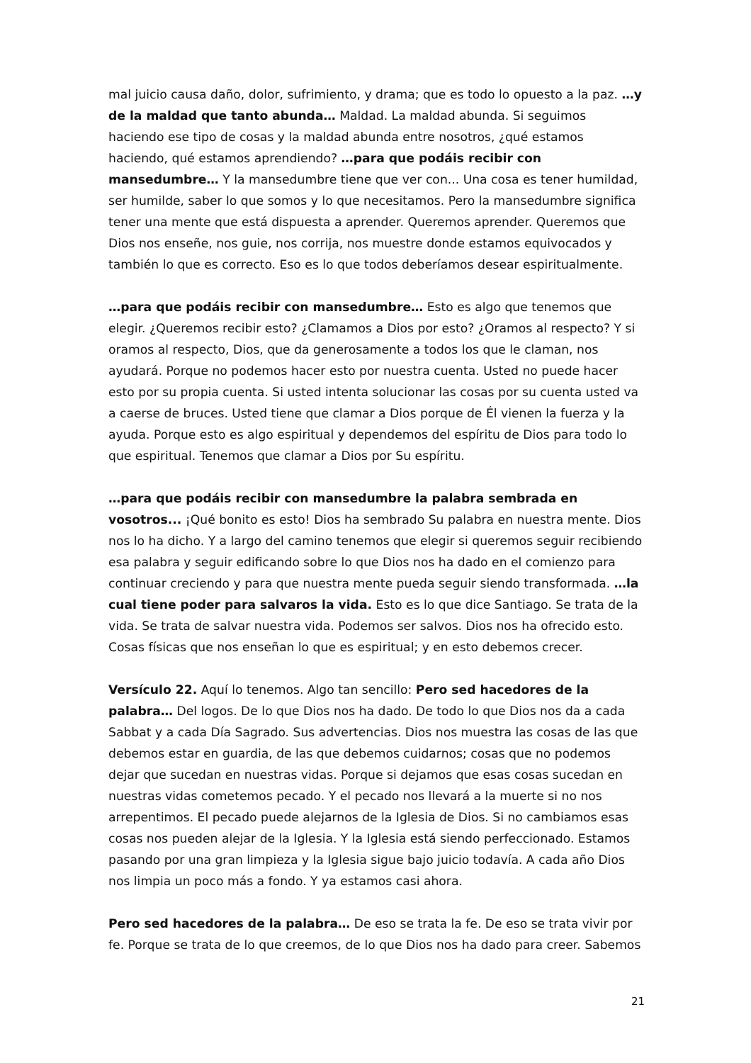mal juicio causa daño, dolor, sufrimiento, y drama; que es todo lo opuesto a la paz. …y de la maldad que tanto abunda… Maldad. La maldad abunda. Si seguimos haciendo ese tipo de cosas y la maldad abunda entre nosotros, ¿qué estamos haciendo, qué estamos aprendiendo? …para que podáis recibir con mansedumbre… Y la mansedumbre tiene que ver con... Una cosa es tener humildad, ser humilde, saber lo que somos y lo que necesitamos. Pero la mansedumbre significa tener una mente que está dispuesta a aprender. Queremos aprender. Queremos que Dios nos enseñe, nos guie, nos corrija, nos muestre donde estamos equivocados y también lo que es correcto. Eso es lo que todos deberíamos desear espiritualmente.
…para que podáis recibir con mansedumbre… Esto es algo que tenemos que elegir. ¿Queremos recibir esto? ¿Clamamos a Dios por esto? ¿Oramos al respecto? Y si oramos al respecto, Dios, que da generosamente a todos los que le claman, nos ayudará. Porque no podemos hacer esto por nuestra cuenta. Usted no puede hacer esto por su propia cuenta. Si usted intenta solucionar las cosas por su cuenta usted va a caerse de bruces. Usted tiene que clamar a Dios porque de Él vienen la fuerza y la ayuda. Porque esto es algo espiritual y dependemos del espíritu de Dios para todo lo que espiritual. Tenemos que clamar a Dios por Su espíritu.
…para que podáis recibir con mansedumbre la palabra sembrada en vosotros... ¡Qué bonito es esto! Dios ha sembrado Su palabra en nuestra mente. Dios nos lo ha dicho. Y a largo del camino tenemos que elegir si queremos seguir recibiendo esa palabra y seguir edificando sobre lo que Dios nos ha dado en el comienzo para continuar creciendo y para que nuestra mente pueda seguir siendo transformada. …la cual tiene poder para salvaros la vida. Esto es lo que dice Santiago. Se trata de la vida. Se trata de salvar nuestra vida. Podemos ser salvos. Dios nos ha ofrecido esto. Cosas físicas que nos enseñan lo que es espiritual; y en esto debemos crecer.
Versículo 22. Aquí lo tenemos. Algo tan sencillo: Pero sed hacedores de la palabra… Del logos. De lo que Dios nos ha dado. De todo lo que Dios nos da a cada Sabbat y a cada Día Sagrado. Sus advertencias. Dios nos muestra las cosas de las que debemos estar en guardia, de las que debemos cuidarnos; cosas que no podemos dejar que sucedan en nuestras vidas. Porque si dejamos que esas cosas sucedan en nuestras vidas cometemos pecado. Y el pecado nos llevará a la muerte si no nos arrepentimos. El pecado puede alejarnos de la Iglesia de Dios. Si no cambiamos esas cosas nos pueden alejar de la Iglesia. Y la Iglesia está siendo perfeccionado. Estamos pasando por una gran limpieza y la Iglesia sigue bajo juicio todavía. A cada año Dios nos limpia un poco más a fondo. Y ya estamos casi ahora.
Pero sed hacedores de la palabra… De eso se trata la fe. De eso se trata vivir por fe. Porque se trata de lo que creemos, de lo que Dios nos ha dado para creer. Sabemos
21